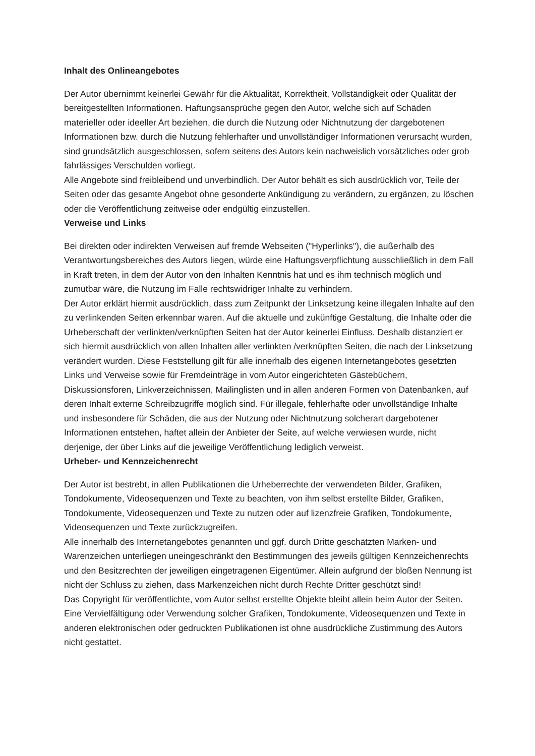Inhalt des Onlineangebotes
Der Autor übernimmt keinerlei Gewähr für die Aktualität, Korrektheit, Vollständigkeit oder Qualität der bereitgestellten Informationen. Haftungsansprüche gegen den Autor, welche sich auf Schäden materieller oder ideeller Art beziehen, die durch die Nutzung oder Nichtnutzung der dargebotenen Informationen bzw. durch die Nutzung fehlerhafter und unvollständiger Informationen verursacht wurden, sind grundsätzlich ausgeschlossen, sofern seitens des Autors kein nachweislich vorsätzliches oder grob fahrlässiges Verschulden vorliegt.
Alle Angebote sind freibleibend und unverbindlich. Der Autor behält es sich ausdrücklich vor, Teile der Seiten oder das gesamte Angebot ohne gesonderte Ankündigung zu verändern, zu ergänzen, zu löschen oder die Veröffentlichung zeitweise oder endgültig einzustellen.
Verweise und Links
Bei direkten oder indirekten Verweisen auf fremde Webseiten ("Hyperlinks"), die außerhalb des Verantwortungsbereiches des Autors liegen, würde eine Haftungsverpflichtung ausschließlich in dem Fall in Kraft treten, in dem der Autor von den Inhalten Kenntnis hat und es ihm technisch möglich und zumutbar wäre, die Nutzung im Falle rechtswidriger Inhalte zu verhindern.
Der Autor erklärt hiermit ausdrücklich, dass zum Zeitpunkt der Linksetzung keine illegalen Inhalte auf den zu verlinkenden Seiten erkennbar waren. Auf die aktuelle und zukünftige Gestaltung, die Inhalte oder die Urheberschaft der verlinkten/verknüpften Seiten hat der Autor keinerlei Einfluss. Deshalb distanziert er sich hiermit ausdrücklich von allen Inhalten aller verlinkten /verknüpften Seiten, die nach der Linksetzung verändert wurden. Diese Feststellung gilt für alle innerhalb des eigenen Internetangebotes gesetzten Links und Verweise sowie für Fremdeinträge in vom Autor eingerichteten Gästebüchern, Diskussionsforen, Linkverzeichnissen, Mailinglisten und in allen anderen Formen von Datenbanken, auf deren Inhalt externe Schreibzugriffe möglich sind. Für illegale, fehlerhafte oder unvollständige Inhalte und insbesondere für Schäden, die aus der Nutzung oder Nichtnutzung solcherart dargebotener Informationen entstehen, haftet allein der Anbieter der Seite, auf welche verwiesen wurde, nicht derjenige, der über Links auf die jeweilige Veröffentlichung lediglich verweist.
Urheber- und Kennzeichenrecht
Der Autor ist bestrebt, in allen Publikationen die Urheberrechte der verwendeten Bilder, Grafiken, Tondokumente, Videosequenzen und Texte zu beachten, von ihm selbst erstellte Bilder, Grafiken, Tondokumente, Videosequenzen und Texte zu nutzen oder auf lizenzfreie Grafiken, Tondokumente, Videosequenzen und Texte zurückzugreifen.
Alle innerhalb des Internetangebotes genannten und ggf. durch Dritte geschätzten Marken- und Warenzeichen unterliegen uneingeschränkt den Bestimmungen des jeweils gültigen Kennzeichenrechts und den Besitzrechten der jeweiligen eingetragenen Eigentümer. Allein aufgrund der bloßen Nennung ist nicht der Schluss zu ziehen, dass Markenzeichen nicht durch Rechte Dritter geschützt sind!
Das Copyright für veröffentlichte, vom Autor selbst erstellte Objekte bleibt allein beim Autor der Seiten. Eine Vervielfältigung oder Verwendung solcher Grafiken, Tondokumente, Videosequenzen und Texte in anderen elektronischen oder gedruckten Publikationen ist ohne ausdrückliche Zustimmung des Autors nicht gestattet.